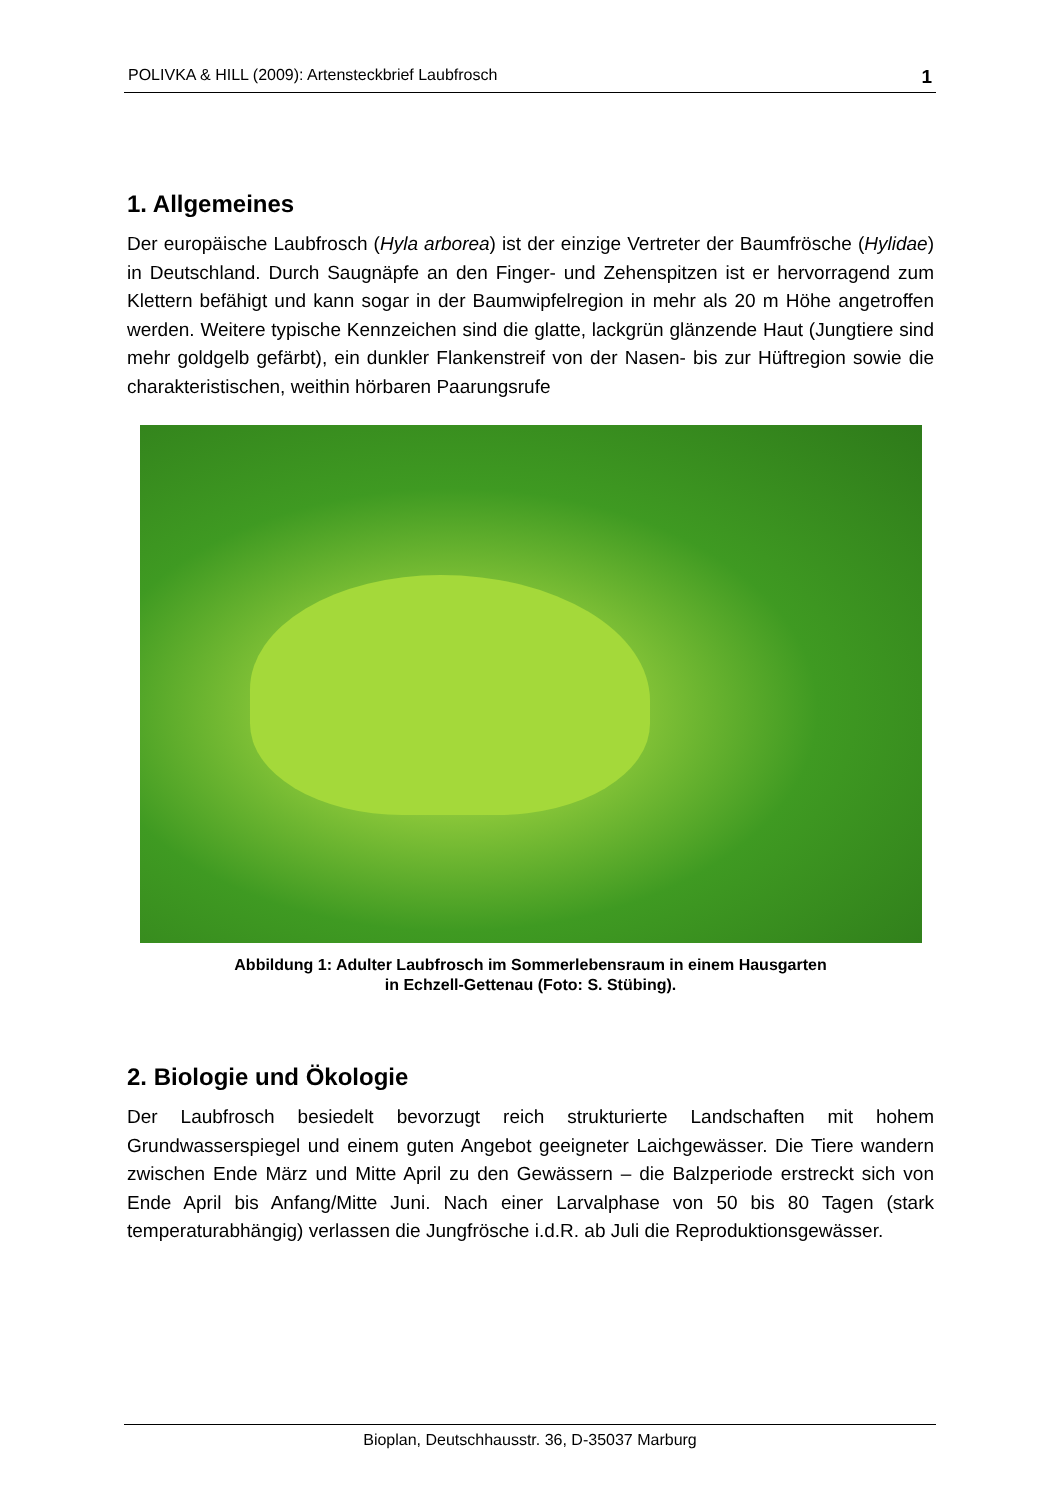POLIVKA & HILL (2009): Artensteckbrief Laubfrosch 1
1. Allgemeines
Der europäische Laubfrosch (Hyla arborea) ist der einzige Vertreter der Baumfrösche (Hylidae) in Deutschland. Durch Saugnäpfe an den Finger- und Zehenspitzen ist er hervorragend zum Klettern befähigt und kann sogar in der Baumwipfelregion in mehr als 20 m Höhe angetroffen werden. Weitere typische Kennzeichen sind die glatte, lackgrün glänzende Haut (Jungtiere sind mehr goldgelb gefärbt), ein dunkler Flan­kenstreif von der Nasen- bis zur Hüftregion sowie die charakteristischen, weithin hörbaren Paarungsrufe
Abbildung 1: Adulter Laubfrosch im Sommerlebensraum in einem Hausgarten
in Echzell-Gettenau (Foto: S. Stübing).
2. Biologie und Ökologie
Der Laubfrosch besiedelt bevorzugt reich strukturierte Landschaften mit hohem Grundwasserspiegel und einem guten Angebot geeigneter Laichgewässer. Die Tiere wandern zwischen Ende März und Mitte April zu den Gewässern – die Balzperiode erstreckt sich von Ende April bis Anfang/Mitte Juni. Nach einer Larvalphase von 50 bis 80 Tagen (stark temperaturabhängig) verlassen die Jungfrösche i.d.R. ab Juli die Reproduktionsgewässer.
Bioplan, Deutschhausstr. 36, D-35037 Marburg